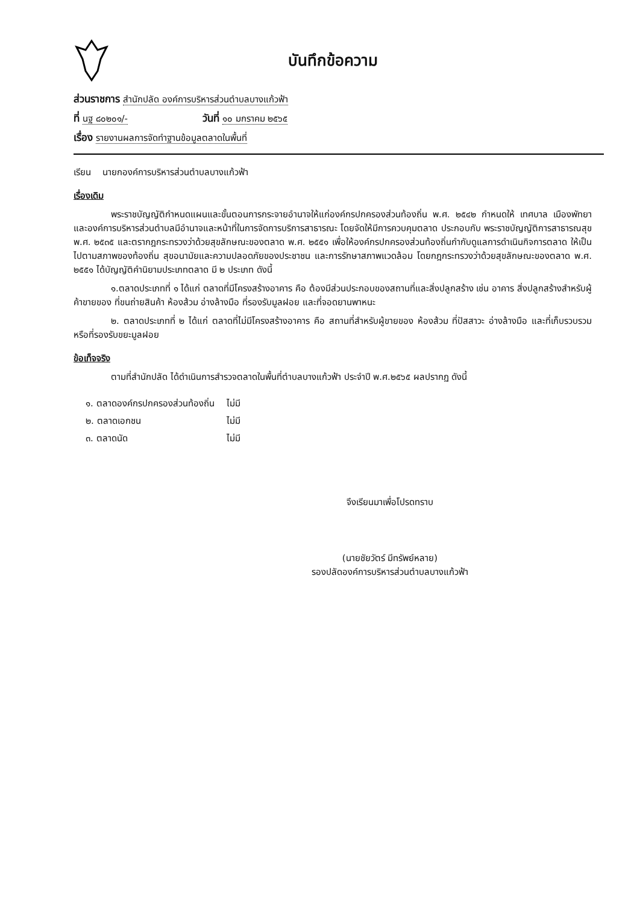บันทึกข้อความ
ส่วนราชการ สำนักปลัด องค์การบริหารส่วนตำบลบางแก้วฟ้า
ที่ นฐ ๘๐๒๐๑/- วันที่ ๑๐ มกราคม ๒๕๖๕
เรื่อง รายงานผลการจัดทำฐานข้อมูลตลาดในพื้นที่
เรียน นายกองค์การบริหารส่วนตำบลบางแก้วฟ้า
เรื่องเดิม
พระราชบัญญัติกำหนดแผนและขั้นตอนการกระจายอำนาจให้แก่องค์กรปกครองส่วนท้องถิ่น พ.ศ. ๒๕๔๒ กำหนดให้ เทศบาล เมืองพัทยา และองค์การบริหารส่วนตำบลมีอำนาจและหน้าที่ในการจัดการบริการสาธารณะ โดยจัดให้มีการควบคุมตลาด ประกอบกับ พระราชบัญญัติการสาธารณสุข พ.ศ. ๒๕๓๕ และตรากฎกระทรวงว่าด้วยสุขลักษณะของตลาด พ.ศ. ๒๕๕๑ เพื่อให้องค์กรปกครองส่วนท้องถิ่นกำกับดูแลการดำเนินกิจการตลาด ให้เป็นไปตามสภาพของท้องถิ่น สุขอนามัยและความปลอดภัยของประชาชน และการรักษาสภาพแวดล้อม โดยกฎกระทรวงว่าด้วยสุขลักษณะของตลาด พ.ศ. ๒๕๕๑ ได้บัญญัติคำนิยามประเภทตลาด มี ๒ ประเภท ดังนี้
๑.ตลาดประเภทที่ ๑ ได้แก่ ตลาดที่มีโครงสร้างอาคาร คือ ต้องมีส่วนประกอบของสถานที่และสิ่งปลูกสร้าง เช่น อาคาร สิ่งปลูกสร้างสำหรับผู้ค้าขายของ ที่ขนถ่ายสินค้า ห้องส้วม อ่างล้างมือ ที่รองรับมูลฝอย และที่จอดยานพาหนะ
๒. ตลาดประเภทที่ ๒ ได้แก่ ตลาดที่ไม่มีโครงสร้างอาคาร คือ สถานที่สำหรับผู้ขายของ ห้องส้วม ที่ปัสสาวะ อ่างล้างมือ และที่เก็บรวบรวมหรือที่รองรับขยะมูลฝอย
ข้อเท็จจริง
ตามที่สำนักปลัด ได้ดำเนินการสำรวจตลาดในพื้นที่ตำบลบางแก้วฟ้า ประจำปี พ.ศ.๒๕๖๕ ผลปรากฏ ดังนี้
| ๑. ตลาดองค์กรปกครองส่วนท้องถิ่น | ไม่มี |
| ๒. ตลาดเอกชน | ไม่มี |
| ๓. ตลาดนัด | ไม่มี |
จึงเรียนมาเพื่อโปรดทราบ
(นายชัยวัตร์ มีทรัพย์หลาย)
รองปลัดองค์การบริหารส่วนตำบลบางแก้วฟ้า